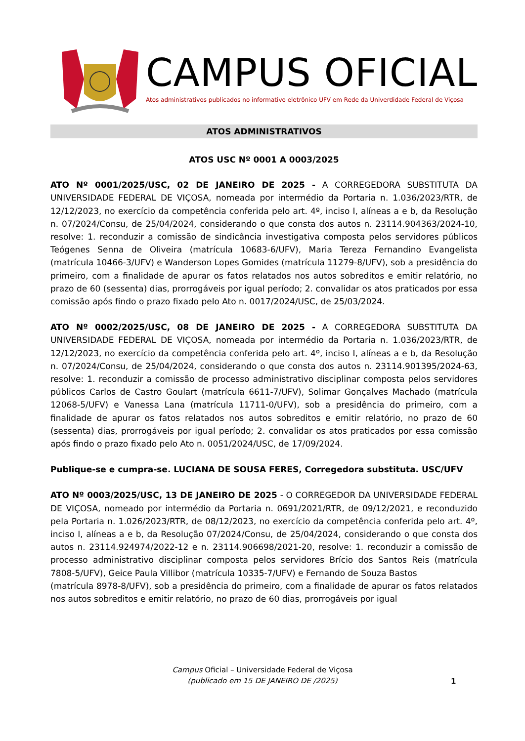CAMPUS OFICIAL
Atos administrativos publicados no informativo eletrônico UFV em Rede da Univerdidade Federal de Viçosa
ATOS ADMINISTRATIVOS
ATOS USC Nº 0001 A 0003/2025
ATO Nº 0001/2025/USC, 02 DE JANEIRO DE 2025 - A CORREGEDORA SUBSTITUTA DA UNIVERSIDADE FEDERAL DE VIÇOSA, nomeada por intermédio da Portaria n. 1.036/2023/RTR, de 12/12/2023, no exercício da competência conferida pelo art. 4º, inciso I, alíneas a e b, da Resolução n. 07/2024/Consu, de 25/04/2024, considerando o que consta dos autos n. 23114.904363/2024-10, resolve: 1. reconduzir a comissão de sindicância investigativa composta pelos servidores públicos Teógenes Senna de Oliveira (matrícula 10683-6/UFV), Maria Tereza Fernandino Evangelista (matrícula 10466-3/UFV) e Wanderson Lopes Gomides (matrícula 11279-8/UFV), sob a presidência do primeiro, com a finalidade de apurar os fatos relatados nos autos sobreditos e emitir relatório, no prazo de 60 (sessenta) dias, prorrogáveis por igual período; 2. convalidar os atos praticados por essa comissão após findo o prazo fixado pelo Ato n. 0017/2024/USC, de 25/03/2024.
ATO Nº 0002/2025/USC, 08 DE JANEIRO DE 2025 - A CORREGEDORA SUBSTITUTA DA UNIVERSIDADE FEDERAL DE VIÇOSA, nomeada por intermédio da Portaria n. 1.036/2023/RTR, de 12/12/2023, no exercício da competência conferida pelo art. 4º, inciso I, alíneas a e b, da Resolução n. 07/2024/Consu, de 25/04/2024, considerando o que consta dos autos n. 23114.901395/2024-63, resolve: 1. reconduzir a comissão de processo administrativo disciplinar composta pelos servidores públicos Carlos de Castro Goulart (matrícula 6611-7/UFV), Solimar Gonçalves Machado (matrícula 12068-5/UFV) e Vanessa Lana (matrícula 11711-0/UFV), sob a presidência do primeiro, com a finalidade de apurar os fatos relatados nos autos sobreditos e emitir relatório, no prazo de 60 (sessenta) dias, prorrogáveis por igual período; 2. convalidar os atos praticados por essa comissão após findo o prazo fixado pelo Ato n. 0051/2024/USC, de 17/09/2024.
Publique-se e cumpra-se. LUCIANA DE SOUSA FERES, Corregedora substituta. USC/UFV
ATO Nº 0003/2025/USC, 13 DE JANEIRO DE 2025 - O CORREGEDOR DA UNIVERSIDADE FEDERAL DE VIÇOSA, nomeado por intermédio da Portaria n. 0691/2021/RTR, de 09/12/2021, e reconduzido pela Portaria n. 1.026/2023/RTR, de 08/12/2023, no exercício da competência conferida pelo art. 4º, inciso I, alíneas a e b, da Resolução 07/2024/Consu, de 25/04/2024, considerando o que consta dos autos n. 23114.924974/2022-12 e n. 23114.906698/2021-20, resolve: 1. reconduzir a comissão de processo administrativo disciplinar composta pelos servidores Brício dos Santos Reis (matrícula 7808-5/UFV), Geice Paula Villibor (matrícula 10335-7/UFV) e Fernando de Souza Bastos
(matrícula 8978-8/UFV), sob a presidência do primeiro, com a finalidade de apurar os fatos relatados nos autos sobreditos e emitir relatório, no prazo de 60 dias, prorrogáveis por igual
Campus Oficial – Universidade Federal de Viçosa
(publicado em 15 DE JANEIRO DE /2025)
1